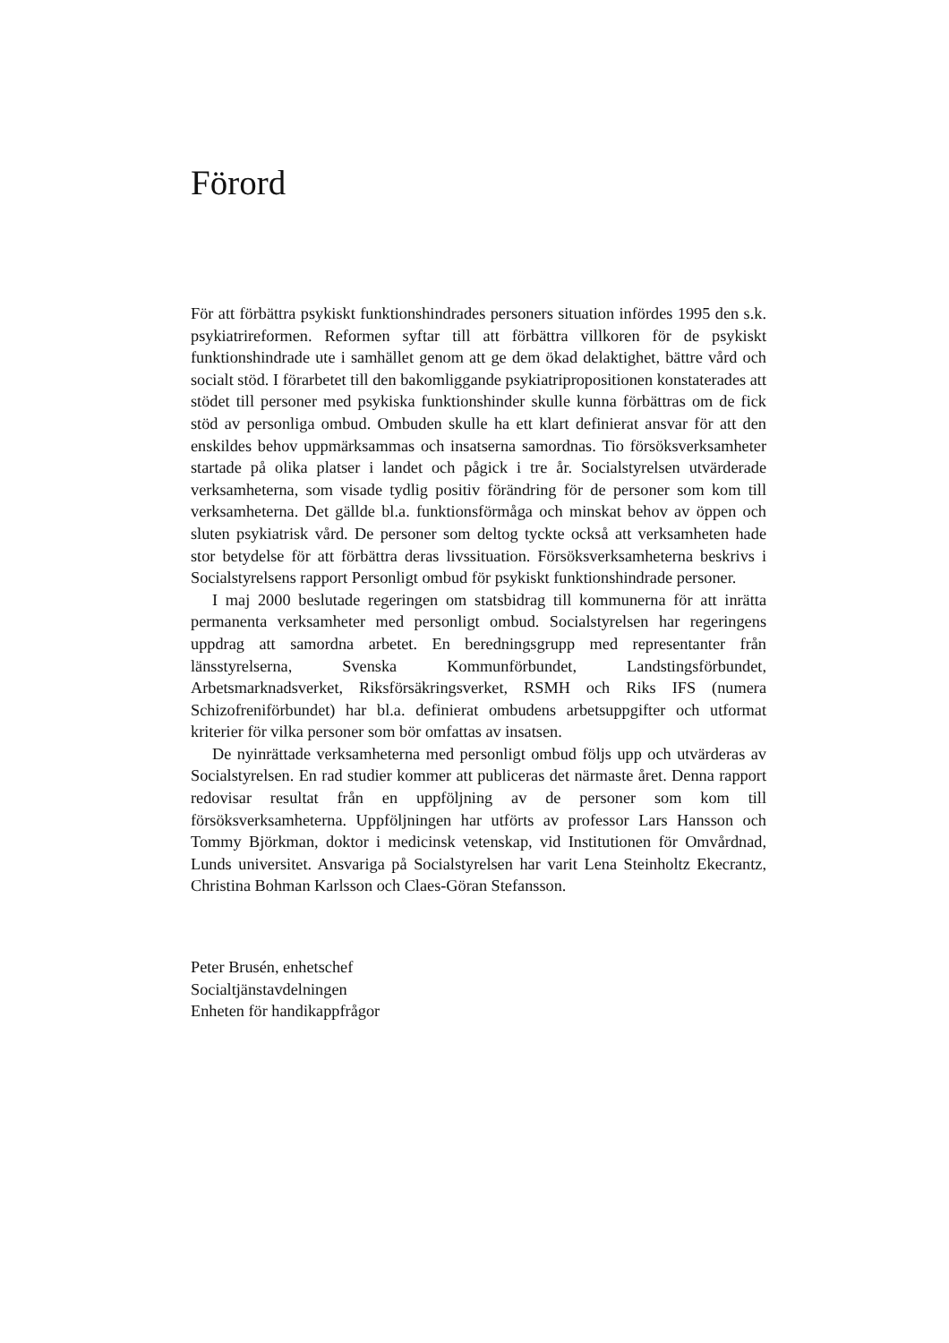Förord
För att förbättra psykiskt funktionshindrades personers situation infördes 1995 den s.k. psykiatrireformen. Reformen syftar till att förbättra villkoren för de psykiskt funktionshindrade ute i samhället genom att ge dem ökad delaktighet, bättre vård och socialt stöd. I förarbetet till den bakomliggande psykiatripropositionen konstaterades att stödet till personer med psykiska funktionshinder skulle kunna förbättras om de fick stöd av personliga ombud. Ombuden skulle ha ett klart definierat ansvar för att den enskildes behov uppmärksammas och insatserna samordnas. Tio försöksverksamheter startade på olika platser i landet och pågick i tre år. Socialstyrelsen utvärderade verksamheterna, som visade tydlig positiv förändring för de personer som kom till verksamheterna. Det gällde bl.a. funktionsförmåga och minskat behov av öppen och sluten psykiatrisk vård. De personer som deltog tyckte också att verksamheten hade stor betydelse för att förbättra deras livssituation. Försöksverksamheterna beskrivs i Socialstyrelsens rapport Personligt ombud för psykiskt funktionshindrade personer.
I maj 2000 beslutade regeringen om statsbidrag till kommunerna för att inrätta permanenta verksamheter med personligt ombud. Socialstyrelsen har regeringens uppdrag att samordna arbetet. En beredningsgrupp med representanter från länsstyrelserna, Svenska Kommunförbundet, Landstingsförbundet, Arbetsmarknadsverket, Riksförsäkringsverket, RSMH och Riks IFS (numera Schizofreniförbundet) har bl.a. definierat ombudens arbetsuppgifter och utformat kriterier för vilka personer som bör omfattas av insatsen.
De nyinrättade verksamheterna med personligt ombud följs upp och utvärderas av Socialstyrelsen. En rad studier kommer att publiceras det närmaste året. Denna rapport redovisar resultat från en uppföljning av de personer som kom till försöksverksamheterna. Uppföljningen har utförts av professor Lars Hansson och Tommy Björkman, doktor i medicinsk vetenskap, vid Institutionen för Omvårdnad, Lunds universitet. Ansvariga på Socialstyrelsen har varit Lena Steinholtz Ekecrantz, Christina Bohman Karlsson och Claes-Göran Stefansson.
Peter Brusén, enhetschef
Socialtjänstavdelningen
Enheten för handikappfrågor